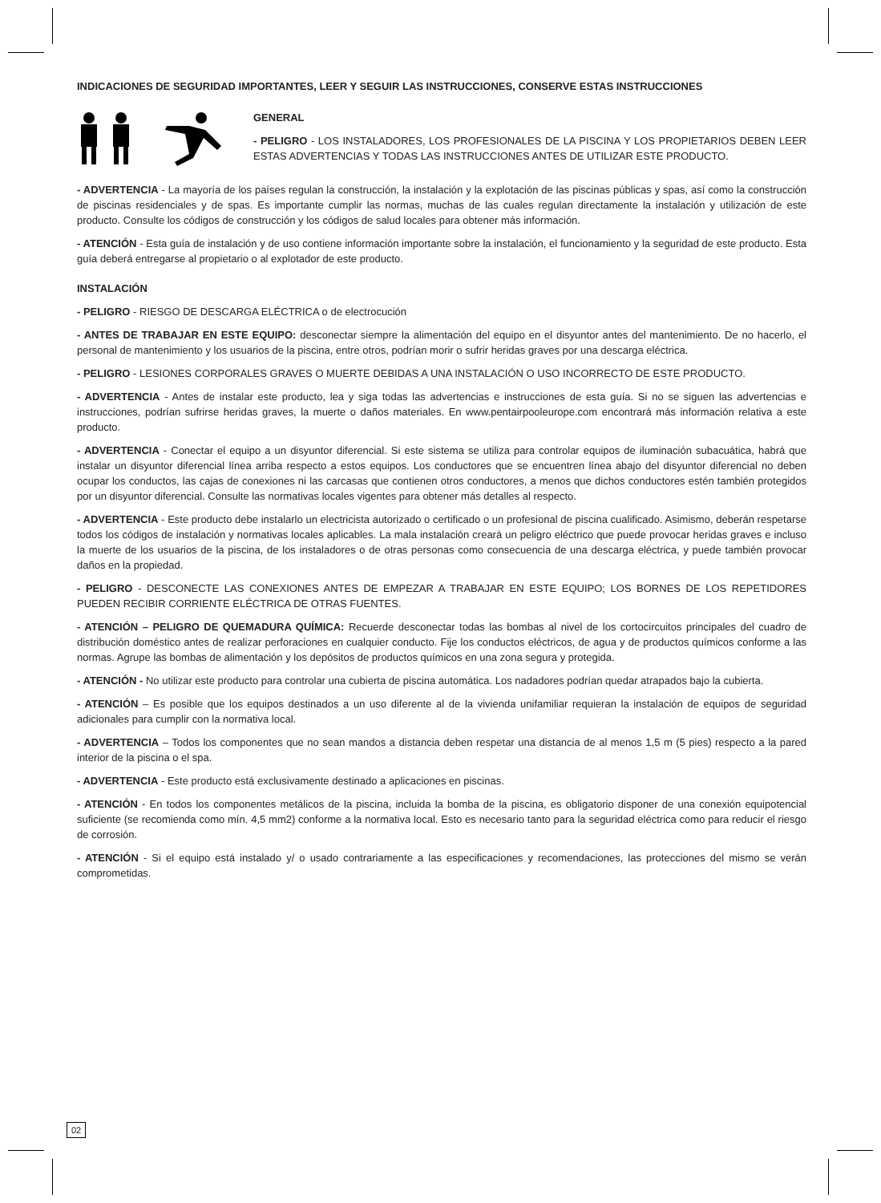INDICACIONES DE SEGURIDAD IMPORTANTES, LEER Y SEGUIR LAS INSTRUCCIONES, CONSERVE ESTAS INSTRUCCIONES
GENERAL
- PELIGRO - LOS INSTALADORES, LOS PROFESIONALES DE LA PISCINA Y LOS PROPIETARIOS DEBEN LEER ESTAS ADVERTENCIAS Y TODAS LAS INSTRUCCIONES ANTES DE UTILIZAR ESTE PRODUCTO.
- ADVERTENCIA - La mayoría de los países regulan la construcción, la instalación y la explotación de las piscinas públicas y spas, así como la construcción de piscinas residenciales y de spas. Es importante cumplir las normas, muchas de las cuales regulan directamente la instalación y utilización de este producto. Consulte los códigos de construcción y los códigos de salud locales para obtener más información.
- ATENCIÓN - Esta guía de instalación y de uso contiene información importante sobre la instalación, el funcionamiento y la seguridad de este producto. Esta guía deberá entregarse al propietario o al explotador de este producto.
INSTALACIÓN
- PELIGRO - RIESGO DE DESCARGA ELÉCTRICA o de electrocución
- ANTES DE TRABAJAR EN ESTE EQUIPO: desconectar siempre la alimentación del equipo en el disyuntor antes del mantenimiento. De no hacerlo, el personal de mantenimiento y los usuarios de la piscina, entre otros, podrían morir o sufrir heridas graves por una descarga eléctrica.
- PELIGRO - LESIONES CORPORALES GRAVES O MUERTE DEBIDAS A UNA INSTALACIÓN O USO INCORRECTO DE ESTE PRODUCTO.
- ADVERTENCIA - Antes de instalar este producto, lea y siga todas las advertencias e instrucciones de esta guía. Si no se siguen las advertencias e instrucciones, podrían sufrirse heridas graves, la muerte o daños materiales. En www.pentairpooleurope.com encontrará más información relativa a este producto.
- ADVERTENCIA - Conectar el equipo a un disyuntor diferencial. Si este sistema se utiliza para controlar equipos de iluminación subacuática, habrá que instalar un disyuntor diferencial línea arriba respecto a estos equipos. Los conductores que se encuentren línea abajo del disyuntor diferencial no deben ocupar los conductos, las cajas de conexiones ni las carcasas que contienen otros conductores, a menos que dichos conductores estén también protegidos por un disyuntor diferencial. Consulte las normativas locales vigentes para obtener más detalles al respecto.
- ADVERTENCIA - Este producto debe instalarlo un electricista autorizado o certificado o un profesional de piscina cualificado. Asimismo, deberán respetarse todos los códigos de instalación y normativas locales aplicables. La mala instalación creará un peligro eléctrico que puede provocar heridas graves e incluso la muerte de los usuarios de la piscina, de los instaladores o de otras personas como consecuencia de una descarga eléctrica, y puede también provocar daños en la propiedad.
- PELIGRO - DESCONECTE LAS CONEXIONES ANTES DE EMPEZAR A TRABAJAR EN ESTE EQUIPO; LOS BORNES DE LOS REPETIDORES PUEDEN RECIBIR CORRIENTE ELÉCTRICA DE OTRAS FUENTES.
- ATENCIÓN – PELIGRO DE QUEMADURA QUÍMICA: Recuerde desconectar todas las bombas al nivel de los cortocircuitos principales del cuadro de distribución doméstico antes de realizar perforaciones en cualquier conducto. Fije los conductos eléctricos, de agua y de productos químicos conforme a las normas. Agrupe las bombas de alimentación y los depósitos de productos químicos en una zona segura y protegida.
- ATENCIÓN - No utilizar este producto para controlar una cubierta de piscina automática. Los nadadores podrían quedar atrapados bajo la cubierta.
- ATENCIÓN – Es posible que los equipos destinados a un uso diferente al de la vivienda unifamiliar requieran la instalación de equipos de seguridad adicionales para cumplir con la normativa local.
- ADVERTENCIA – Todos los componentes que no sean mandos a distancia deben respetar una distancia de al menos 1,5 m (5 pies) respecto a la pared interior de la piscina o el spa.
- ADVERTENCIA - Este producto está exclusivamente destinado a aplicaciones en piscinas.
- ATENCIÓN - En todos los componentes metálicos de la piscina, incluida la bomba de la piscina, es obligatorio disponer de una conexión equipotencial suficiente (se recomienda como mín. 4,5 mm2) conforme a la normativa local. Esto es necesario tanto para la seguridad eléctrica como para reducir el riesgo de corrosión.
- ATENCIÓN - Si el equipo está instalado y/ o usado contrariamente a las especificaciones y recomendaciones, las protecciones del mismo se verán comprometidas.
02